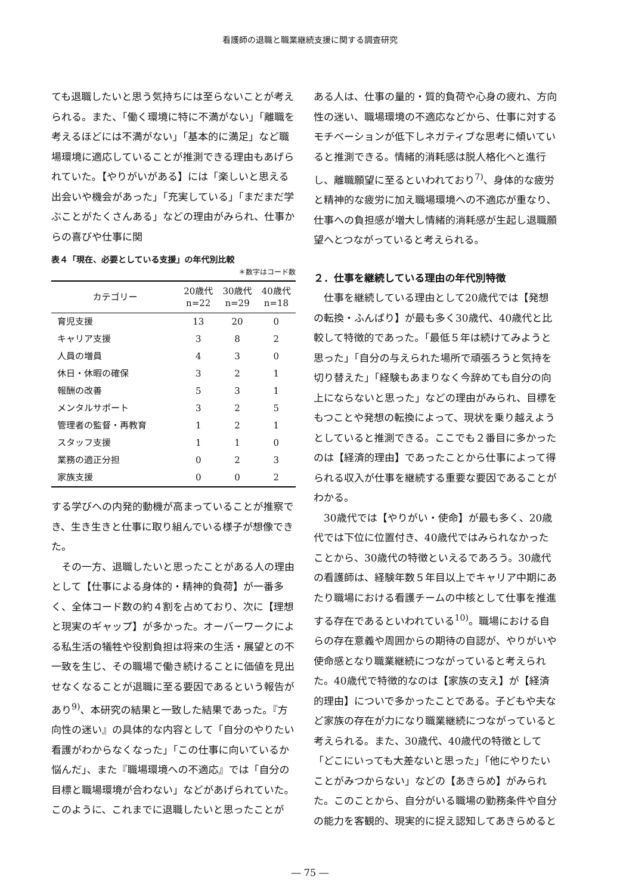看護師の退職と職業継続支援に関する調査研究
ても退職したいと思う気持ちには至らないことが考えられる。また、「働く環境に特に不満がない」「離職を考えるほどには不満がない」「基本的に満足」など職場環境に適応していることが推測できる理由もあげられていた。【やりがいがある】には「楽しいと思える出会いや機会があった」「充実している」「まだまだ学ぶことがたくさんある」などの理由がみられ、仕事からの喜びや仕事に関
表４「現在、必要としている支援」の年代別比較
＊数字はコード数
| カテゴリー | 20歳代 n=22 | 30歳代 n=29 | 40歳代 n=18 |
| --- | --- | --- | --- |
| 育児支援 | 13 | 20 | 0 |
| キャリア支援 | 3 | 8 | 2 |
| 人員の増員 | 4 | 3 | 0 |
| 休日・休暇の確保 | 3 | 2 | 1 |
| 報酬の改善 | 5 | 3 | 1 |
| メンタルサポート | 3 | 2 | 5 |
| 管理者の監督・再教育 | 1 | 2 | 1 |
| スタッフ支援 | 1 | 1 | 0 |
| 業務の適正分担 | 0 | 2 | 3 |
| 家族支援 | 0 | 0 | 2 |
する学びへの内発的動機が高まっていることが推察でき、生き生きと仕事に取り組んでいる様子が想像できた。
　その一方、退職したいと思ったことがある人の理由として【仕事による身体的・精神的負荷】が一番多く、全体コード数の約４割を占めており、次に【理想と現実のギャップ】が多かった。オーバーワークによる私生活の犠牲や役割負担は将来の生活・展望との不一致を生じ、その職場で働き続けることに価値を見出せなくなることが退職に至る要因であるという報告があり<sup>9)</sup>、本研究の結果と一致した結果であった。『方向性の迷い』の具体的な内容として「自分のやりたい看護がわからなくなった」「この仕事に向いているか悩んだ」、また『職場環境への不適応』では「自分の目標と職場環境が合わない」などがあげられていた。このように、これまでに退職したいと思ったことが
ある人は、仕事の量的・質的負荷や心身の疲れ、方向性の迷い、職場環境の不適応などから、仕事に対するモチベーションが低下しネガティブな思考に傾いていると推測できる。情緒的消耗感は脱人格化へと進行し、離職願望に至るといわれており<sup>7)</sup>、身体的な疲労と精神的な疲労に加え職場環境への不適応が重なり、仕事への負担感が増大し情緒的消耗感が生起し退職願望へとつながっていると考えられる。
２．仕事を継続している理由の年代別特徴
　仕事を継続している理由として20歳代では【発想の転換・ふんばり】が最も多く30歳代、40歳代と比較して特徴的であった。「最低５年は続けてみようと思った」「自分の与えられた場所で頑張ろうと気持を切り替えた」「経験もあまりなく今辞めても自分の向上にならないと思った」などの理由がみられ、目標をもつことや発想の転換によって、現状を乗り越えようとしていると推測できる。ここでも２番目に多かったのは【経済的理由】であったことから仕事によって得られる収入が仕事を継続する重要な要因であることがわかる。
　30歳代では【やりがい・使命】が最も多く、20歳代では下位に位置付き、40歳代ではみられなかったことから、30歳代の特徴といえるであろう。30歳代の看護師は、経験年数５年目以上でキャリア中期にあたり職場における看護チームの中核として仕事を推進する存在であるといわれている<sup>10)</sup>。職場における自らの存在意義や周囲からの期待の自認が、やりがいや使命感となり職業継続につながっていると考えられた。40歳代で特徴的なのは【家族の支え】が【経済的理由】についで多かったことである。子どもや夫など家族の存在が力になり職業継続につながっていると考えられる。また、30歳代、40歳代の特徴として「どこにいっても大差ないと思った」「他にやりたいことがみつからない」などの【あきらめ】がみられた。このことから、自分がいる職場の勤務条件や自分の能力を客観的、現実的に捉え認知してあきらめると
― 75 ―